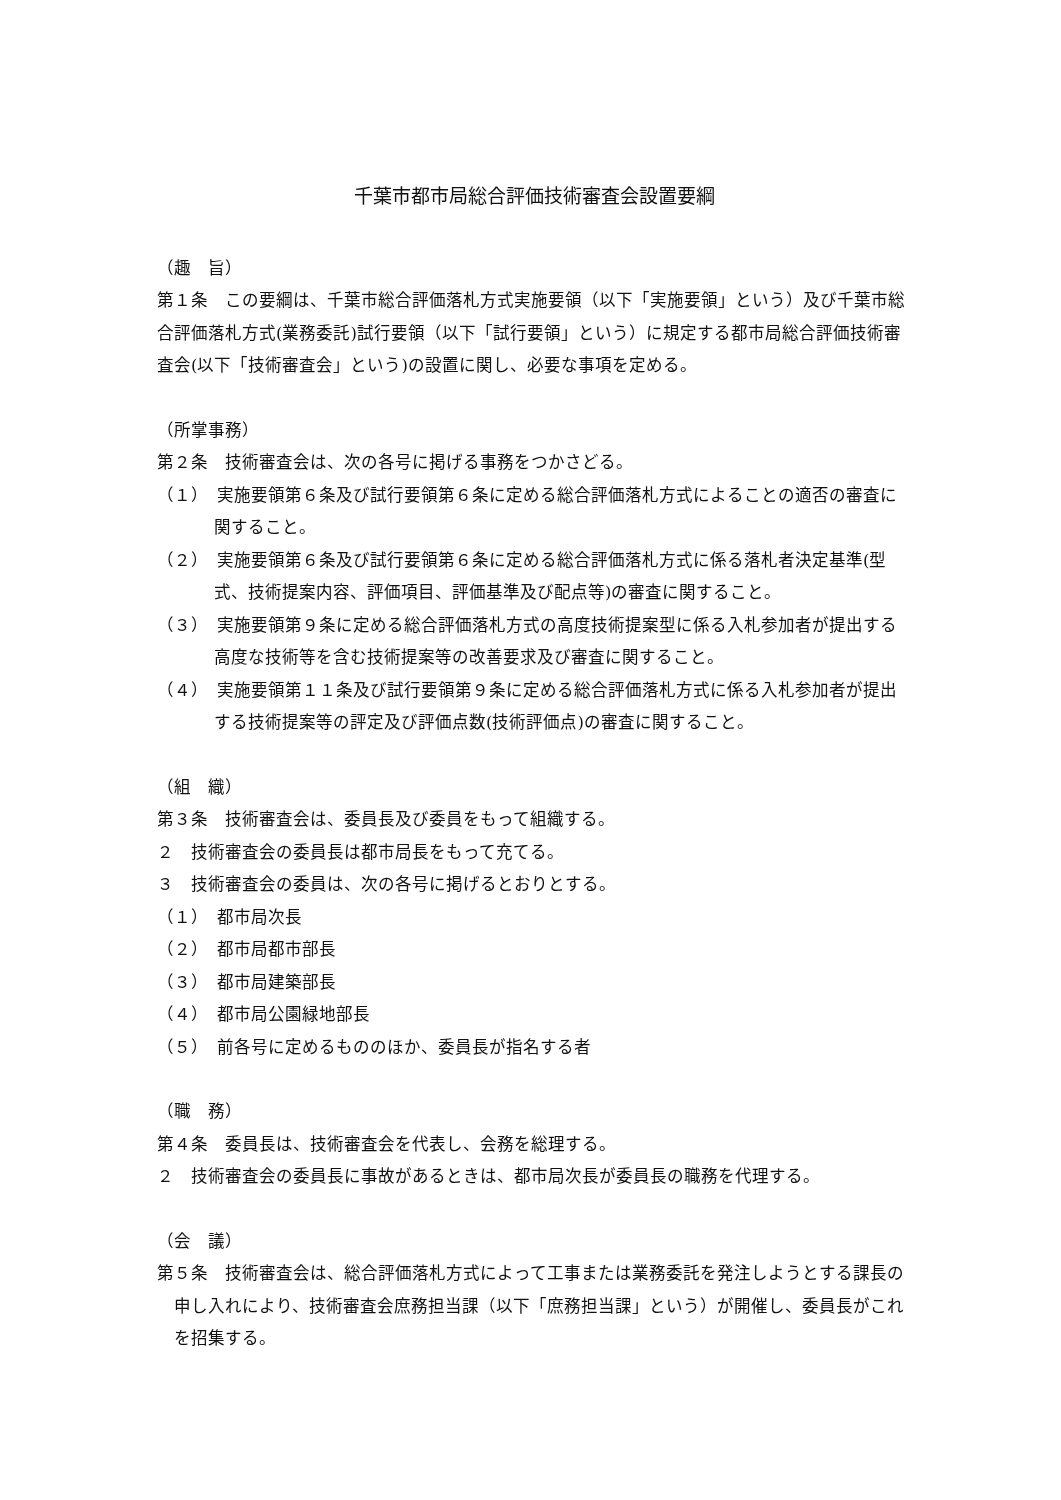千葉市都市局総合評価技術審査会設置要綱
（趣　旨）
第１条　この要綱は、千葉市総合評価落札方式実施要領（以下「実施要領」という）及び千葉市総合評価落札方式(業務委託)試行要領（以下「試行要領」という）に規定する都市局総合評価技術審査会(以下「技術審査会」という)の設置に関し、必要な事項を定める。
（所掌事務）
第２条　技術審査会は、次の各号に掲げる事務をつかさどる。
（１）　実施要領第６条及び試行要領第６条に定める総合評価落札方式によることの適否の審査に関すること。
（２）　実施要領第６条及び試行要領第６条に定める総合評価落札方式に係る落札者決定基準(型式、技術提案内容、評価項目、評価基準及び配点等)の審査に関すること。
（３）　実施要領第９条に定める総合評価落札方式の高度技術提案型に係る入札参加者が提出する高度な技術等を含む技術提案等の改善要求及び審査に関すること。
（４）　実施要領第１１条及び試行要領第９条に定める総合評価落札方式に係る入札参加者が提出する技術提案等の評定及び評価点数(技術評価点)の審査に関すること。
（組　織）
第３条　技術審査会は、委員長及び委員をもって組織する。
２　技術審査会の委員長は都市局長をもって充てる。
３　技術審査会の委員は、次の各号に掲げるとおりとする。
（１）　都市局次長
（２）　都市局都市部長
（３）　都市局建築部長
（４）　都市局公園緑地部長
（５）　前各号に定めるもののほか、委員長が指名する者
（職　務）
第４条　委員長は、技術審査会を代表し、会務を総理する。
２　技術審査会の委員長に事故があるときは、都市局次長が委員長の職務を代理する。
（会　議）
第５条　技術審査会は、総合評価落札方式によって工事または業務委託を発注しようとする課長の申し入れにより、技術審査会庶務担当課（以下「庶務担当課」という）が開催し、委員長がこれを招集する。